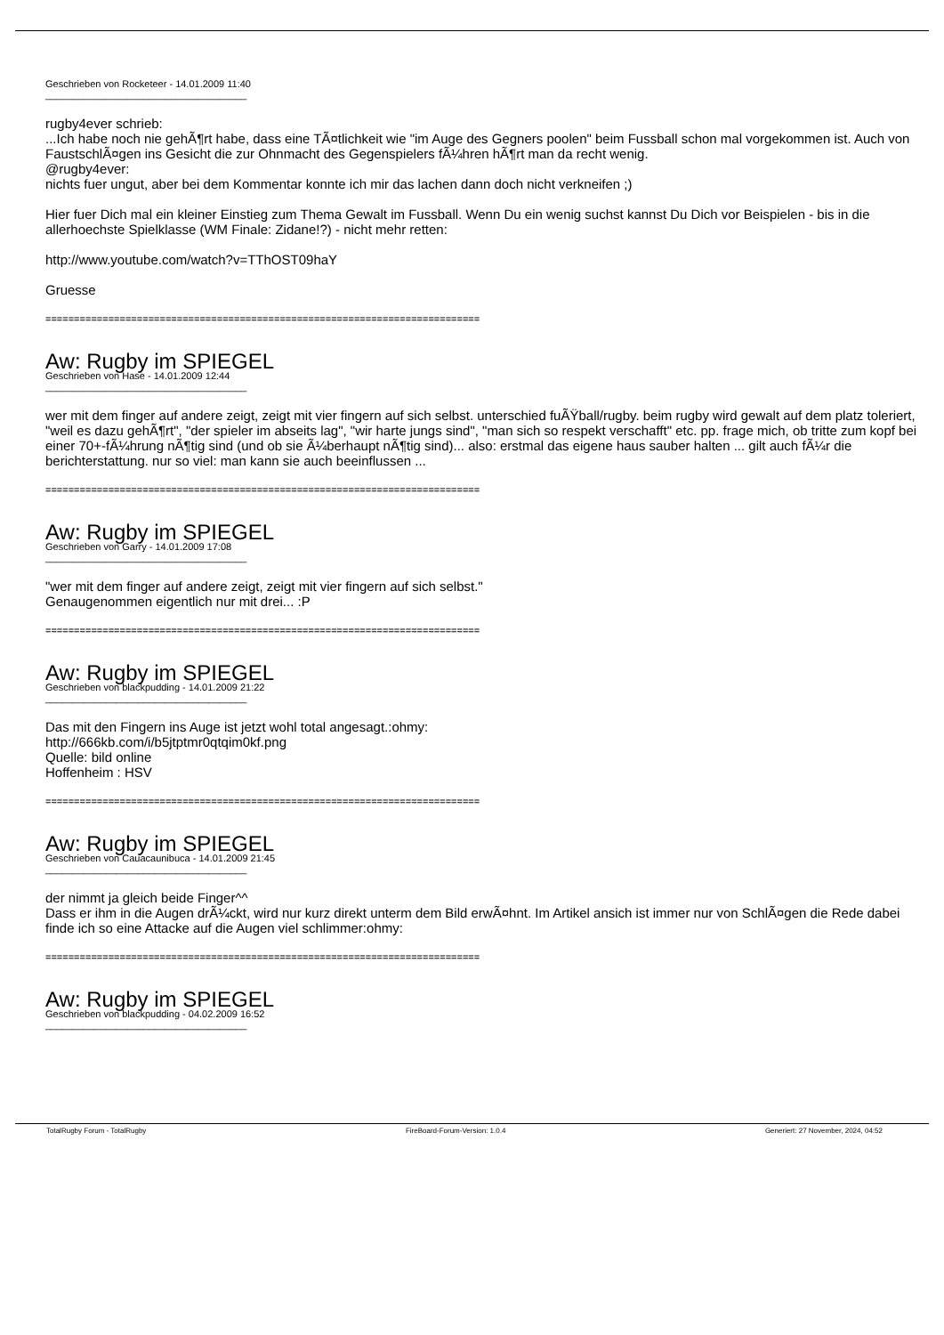Geschrieben von Rocketeer - 14.01.2009 11:40
_____________________________________
rugby4ever schrieb:
...Ich habe noch nie gehÃ¶rt habe, dass eine TÃ¤tlichkeit wie "im Auge des Gegners poolen" beim Fussball schon mal vorgekommen ist. Auch von FaustschlÃ¤gen ins Gesicht die zur Ohnmacht des Gegenspielers fÃ¼hren hÃ¶rt man da recht wenig.
@rugby4ever:
nichts fuer ungut, aber bei dem Kommentar konnte ich mir das lachen dann doch nicht verkneifen ;)
Hier fuer Dich mal ein kleiner Einstieg zum Thema Gewalt im Fussball. Wenn Du ein wenig suchst kannst Du Dich vor Beispielen - bis in die allerhoechste Spielklasse (WM Finale: Zidane!?) - nicht mehr retten:
http://www.youtube.com/watch?v=TThOST09haY
Gruesse
============================================================================
Aw: Rugby im SPIEGEL
Geschrieben von Hase - 14.01.2009 12:44
_____________________________________
wer mit dem finger auf andere zeigt, zeigt mit vier fingern auf sich selbst. unterschied fuÃŸball/rugby. beim rugby wird gewalt auf dem platz toleriert, "weil es dazu gehÃ¶rt", "der spieler im abseits lag", "wir harte jungs sind", "man sich so respekt verschafft" etc. pp. frage mich, ob tritte zum kopf bei einer 70+-fÃ¼hrung nÃ¶tig sind (und ob sie Ã¼berhaupt nÃ¶tig sind)... also: erstmal das eigene haus sauber halten ... gilt auch fÃ¼r die berichterstattung. nur so viel: man kann sie auch beeinflussen ...
============================================================================
Aw: Rugby im SPIEGEL
Geschrieben von Garry - 14.01.2009 17:08
_____________________________________
"wer mit dem finger auf andere zeigt, zeigt mit vier fingern auf sich selbst."
Genaugenommen eigentlich nur mit drei... :P
============================================================================
Aw: Rugby im SPIEGEL
Geschrieben von blackpudding - 14.01.2009 21:22
_____________________________________
Das mit den Fingern ins Auge ist jetzt wohl total angesagt.:ohmy:
http://666kb.com/i/b5jtptmr0qtqim0kf.png
Quelle: bild online
Hoffenheim : HSV
============================================================================
Aw: Rugby im SPIEGEL
Geschrieben von Cauacaunibuca - 14.01.2009 21:45
_____________________________________
der nimmt ja gleich beide Finger^^
Dass er ihm in die Augen drÃ¼ckt, wird nur kurz direkt unterm dem Bild erwÃ¤hnt. Im Artikel ansich ist immer nur von SchlÃ¤gen die Rede dabei finde ich so eine Attacke auf die Augen viel schlimmer:ohmy:
============================================================================
Aw: Rugby im SPIEGEL
Geschrieben von blackpudding - 04.02.2009 16:52
_____________________________________
TotalRugby Forum - TotalRugby FireBoard-Forum-Version: 1.0.4 Generiert: 27 November, 2024, 04:52